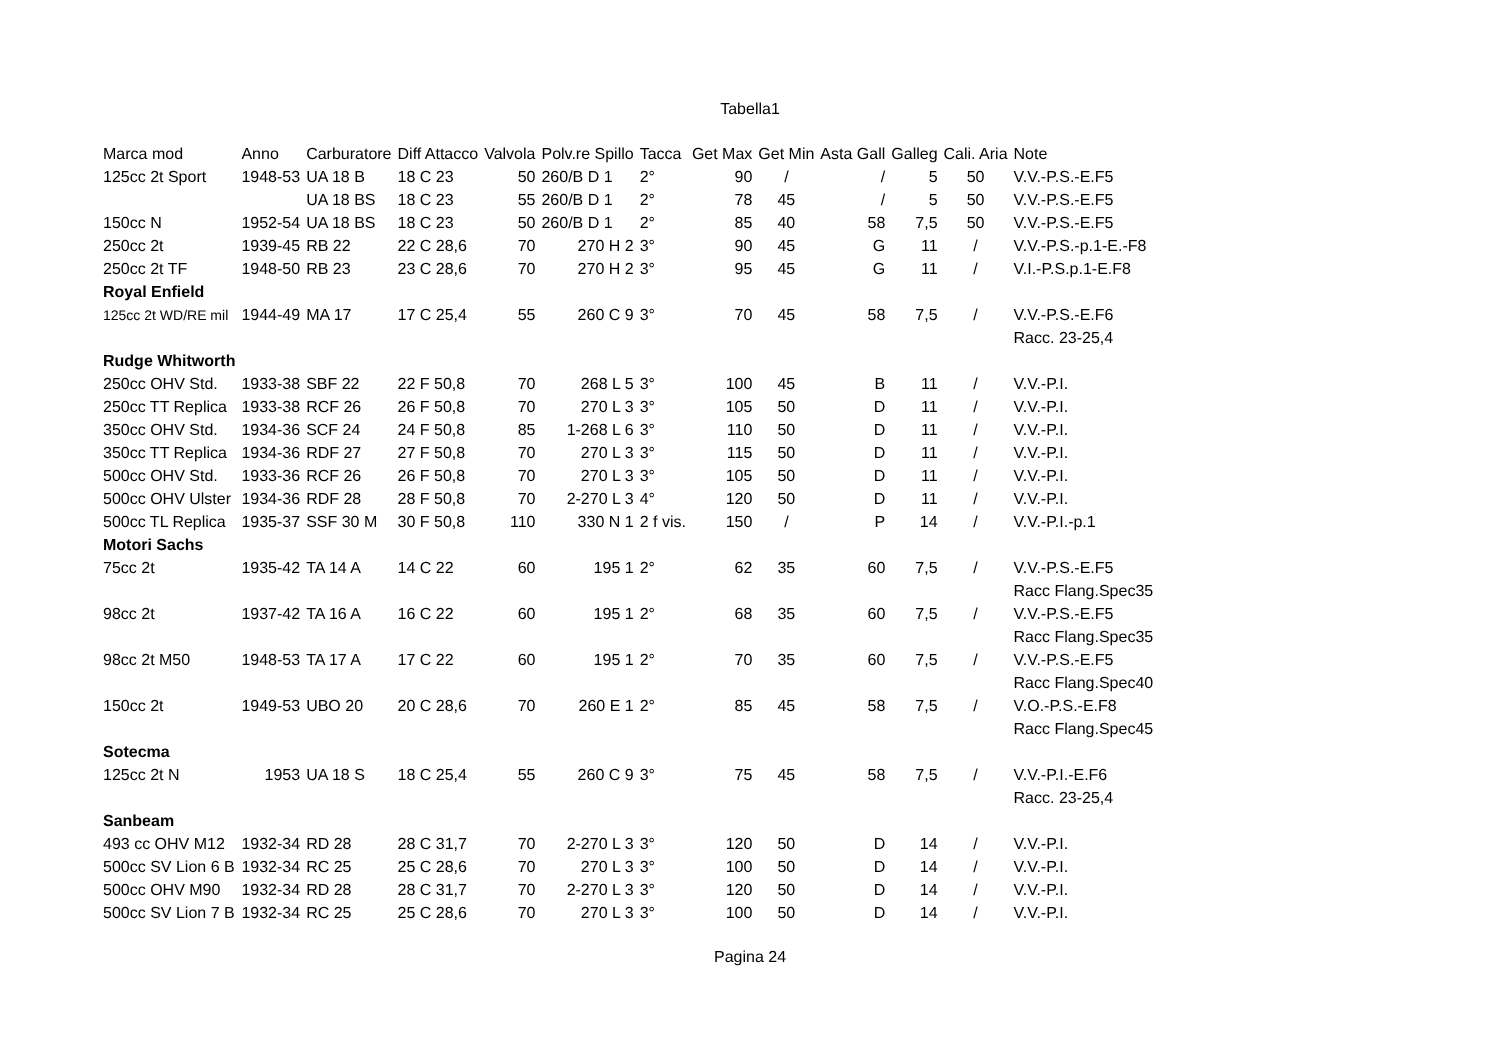Tabella1
| Marca mod | Anno | Carburatore | Diff Attacco | Valvola | Polv.re Spillo | Tacca | Get Max | Get Min | Asta Gall | Galleg | Cali. Aria | Note |
| --- | --- | --- | --- | --- | --- | --- | --- | --- | --- | --- | --- | --- |
| 125cc 2t Sport | 1948-53 | UA 18 B | 18 C 23 | 50 | 260/B D 1 | 2° | 90 | / | / | 5 | 50 | V.V.-P.S.-E.F5 |
| | | UA 18 BS | 18 C 23 | 55 | 260/B D 1 | 2° | 78 | 45 | / | 5 | 50 | V.V.-P.S.-E.F5 |
| 150cc N | 1952-54 | UA 18 BS | 18 C 23 | 50 | 260/B D 1 | 2° | 85 | 40 | 58 | 7,5 | 50 | V.V.-P.S.-E.F5 |
| 250cc 2t | 1939-45 | RB 22 | 22 C 28,6 | 70 | 270 H 2 | 3° | 90 | 45 | G | 11 | / | V.V.-P.S.-p.1-E.-F8 |
| 250cc 2t TF | 1948-50 | RB 23 | 23 C 28,6 | 70 | 270 H 2 | 3° | 95 | 45 | G | 11 | / | V.I.-P.S.p.1-E.F8 |
| Royal Enfield | | | | | | | | | | | | |
| 125cc 2t WD/RE mil | 1944-49 | MA 17 | 17 C 25,4 | 55 | 260 C 9 | 3° | 70 | 45 | 58 | 7,5 | / | V.V.-P.S.-E.F6 |
| | | | | | | | | | | | | Racc. 23-25,4 |
| Rudge Whitworth | | | | | | | | | | | | |
| 250cc OHV Std. | 1933-38 | SBF 22 | 22 F 50,8 | 70 | 268 L 5 | 3° | 100 | 45 | B | 11 | / | V.V.-P.I. |
| 250cc TT Replica | 1933-38 | RCF 26 | 26 F 50,8 | 70 | 270 L 3 | 3° | 105 | 50 | D | 11 | / | V.V.-P.I. |
| 350cc OHV Std. | 1934-36 | SCF 24 | 24 F 50,8 | 85 | 1-268 L 6 | 3° | 110 | 50 | D | 11 | / | V.V.-P.I. |
| 350cc TT Replica | 1934-36 | RDF 27 | 27 F 50,8 | 70 | 270 L 3 | 3° | 115 | 50 | D | 11 | / | V.V.-P.I. |
| 500cc OHV Std. | 1933-36 | RCF 26 | 26 F 50,8 | 70 | 270 L 3 | 3° | 105 | 50 | D | 11 | / | V.V.-P.I. |
| 500cc OHV Ulster | 1934-36 | RDF 28 | 28 F 50,8 | 70 | 2-270 L 3 | 4° | 120 | 50 | D | 11 | / | V.V.-P.I. |
| 500cc TL Replica | 1935-37 | SSF 30 M | 30 F 50,8 | 110 | 330 N 1 | 2 f vis. | 150 | / | P | 14 | / | V.V.-P.I.-p.1 |
| Motori Sachs | | | | | | | | | | | | |
| 75cc 2t | 1935-42 | TA 14 A | 14 C 22 | 60 | 195 1 | 2° | 62 | 35 | 60 | 7,5 | / | V.V.-P.S.-E.F5 |
| | | | | | | | | | | | | Racc Flang.Spec35 |
| 98cc 2t | 1937-42 | TA 16 A | 16 C 22 | 60 | 195 1 | 2° | 68 | 35 | 60 | 7,5 | / | V.V.-P.S.-E.F5 |
| | | | | | | | | | | | | Racc Flang.Spec35 |
| 98cc 2t M50 | 1948-53 | TA 17 A | 17 C 22 | 60 | 195 1 | 2° | 70 | 35 | 60 | 7,5 | / | V.V.-P.S.-E.F5 |
| | | | | | | | | | | | | Racc Flang.Spec40 |
| 150cc 2t | 1949-53 | UBO 20 | 20 C 28,6 | 70 | 260 E 1 | 2° | 85 | 45 | 58 | 7,5 | / | V.O.-P.S.-E.F8 |
| | | | | | | | | | | | | Racc Flang.Spec45 |
| Sotecma | | | | | | | | | | | | |
| 125cc 2t N | 1953 | UA 18 S | 18 C 25,4 | 55 | 260 C 9 | 3° | 75 | 45 | 58 | 7,5 | / | V.V.-P.I.-E.F6 |
| | | | | | | | | | | | | Racc. 23-25,4 |
| Sanbeam | | | | | | | | | | | | |
| 493 cc OHV M12 | 1932-34 | RD 28 | 28 C 31,7 | 70 | 2-270 L 3 | 3° | 120 | 50 | D | 14 | / | V.V.-P.I. |
| 500cc SV Lion 6 B | 1932-34 | RC 25 | 25 C 28,6 | 70 | 270 L 3 | 3° | 100 | 50 | D | 14 | / | V.V.-P.I. |
| 500cc OHV M90 | 1932-34 | RD 28 | 28 C 31,7 | 70 | 2-270 L 3 | 3° | 120 | 50 | D | 14 | / | V.V.-P.I. |
| 500cc SV Lion 7 B | 1932-34 | RC 25 | 25 C 28,6 | 70 | 270 L 3 | 3° | 100 | 50 | D | 14 | / | V.V.-P.I. |
Pagina 24